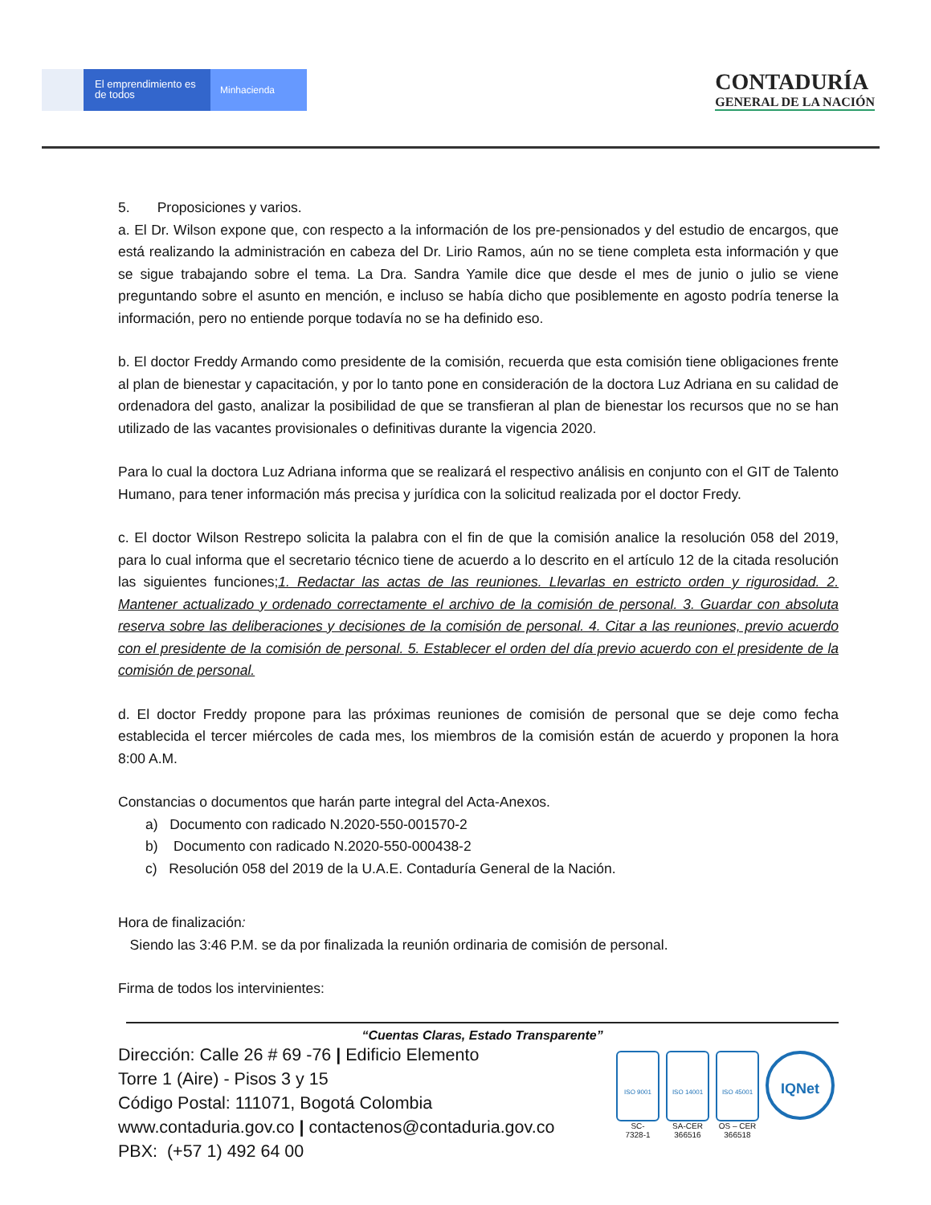El emprendimiento es de todos
Minhacienda
CONTADURÍA
GENERAL DE LA NACIÓN
5. Proposiciones y varios.
a. El Dr. Wilson expone que, con respecto a la información de los pre-pensionados y del estudio de encargos, que está realizando la administración en cabeza del Dr. Lirio Ramos, aún no se tiene completa esta información y que se sigue trabajando sobre el tema. La Dra. Sandra Yamile dice que desde el mes de junio o julio se viene preguntando sobre el asunto en mención, e incluso se había dicho que posiblemente en agosto podría tenerse la información, pero no entiende porque todavía no se ha definido eso.
b. El doctor Freddy Armando como presidente de la comisión, recuerda que esta comisión tiene obligaciones frente al plan de bienestar y capacitación, y por lo tanto pone en consideración de la doctora Luz Adriana en su calidad de ordenadora del gasto, analizar la posibilidad de que se transfieran al plan de bienestar los recursos que no se han utilizado de las vacantes provisionales o definitivas durante la vigencia 2020.
Para lo cual la doctora Luz Adriana informa que se realizará el respectivo análisis en conjunto con el GIT de Talento Humano, para tener información más precisa y jurídica con la solicitud realizada por el doctor Fredy.
c. El doctor Wilson Restrepo solicita la palabra con el fin de que la comisión analice la resolución 058 del 2019, para lo cual informa que el secretario técnico tiene de acuerdo a lo descrito en el artículo 12 de la citada resolución las siguientes funciones;1. Redactar las actas de las reuniones. Llevarlas en estricto orden y rigurosidad. 2. Mantener actualizado y ordenado correctamente el archivo de la comisión de personal. 3. Guardar con absoluta reserva sobre las deliberaciones y decisiones de la comisión de personal. 4. Citar a las reuniones, previo acuerdo con el presidente de la comisión de personal. 5. Establecer el orden del día previo acuerdo con el presidente de la comisión de personal.
d. El doctor Freddy propone para las próximas reuniones de comisión de personal que se deje como fecha establecida el tercer miércoles de cada mes, los miembros de la comisión están de acuerdo y proponen la hora 8:00 A.M.
Constancias o documentos que harán parte integral del Acta-Anexos.
a) Documento con radicado N.2020-550-001570-2
b) Documento con radicado N.2020-550-000438-2
c) Resolución 058 del 2019 de la U.A.E. Contaduría General de la Nación.
Hora de finalización:
Siendo las 3:46 P.M. se da por finalizada la reunión ordinaria de comisión de personal.
Firma de todos los intervinientes:
“Cuentas Claras, Estado Transparente”
Dirección: Calle 26 # 69 -76 | Edificio Elemento
Torre 1 (Aire) - Pisos 3 y 15
Código Postal: 111071, Bogotá Colombia
www.contaduria.gov.co | contactenos@contaduria.gov.co
PBX: (+57 1) 492 64 00
ISO 9001
SC-
7328-1
ISO 14001
SA-CER
366516
ISO 45001
OS – CER
366518
IQNet